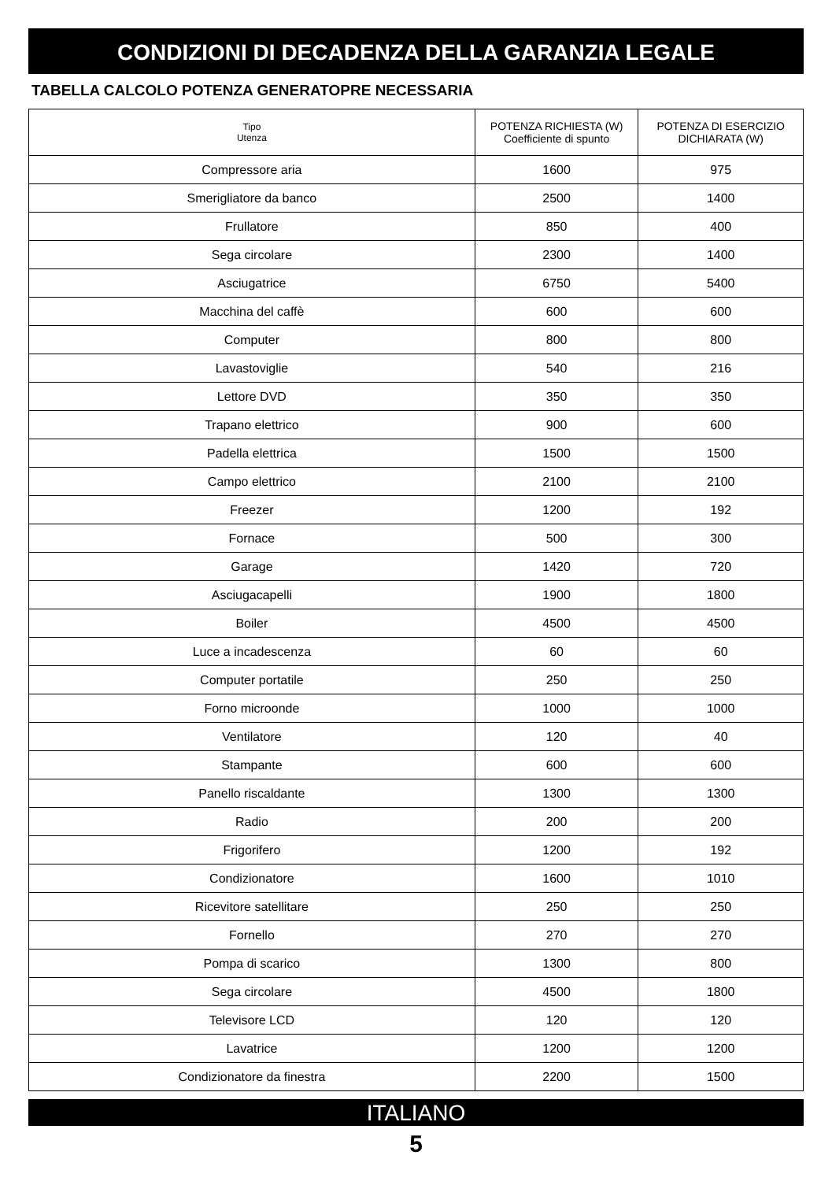CONDIZIONI DI DECADENZA DELLA GARANZIA LEGALE
TABELLA CALCOLO POTENZA GENERATOPRE NECESSARIA
| Tipo Utenza | POTENZA RICHIESTA (W) Coefficiente di spunto | POTENZA DI ESERCIZIO DICHIARATA (W) |
| --- | --- | --- |
| Compressore aria | 1600 | 975 |
| Smerigliatore da banco | 2500 | 1400 |
| Frullatore | 850 | 400 |
| Sega circolare | 2300 | 1400 |
| Asciugatrice | 6750 | 5400 |
| Macchina del caffè | 600 | 600 |
| Computer | 800 | 800 |
| Lavastoviglie | 540 | 216 |
| Lettore DVD | 350 | 350 |
| Trapano elettrico | 900 | 600 |
| Padella elettrica | 1500 | 1500 |
| Campo elettrico | 2100 | 2100 |
| Freezer | 1200 | 192 |
| Fornace | 500 | 300 |
| Garage | 1420 | 720 |
| Asciugacapelli | 1900 | 1800 |
| Boiler | 4500 | 4500 |
| Luce a incadescenza | 60 | 60 |
| Computer portatile | 250 | 250 |
| Forno microonde | 1000 | 1000 |
| Ventilatore | 120 | 40 |
| Stampante | 600 | 600 |
| Panello riscaldante | 1300 | 1300 |
| Radio | 200 | 200 |
| Frigorifero | 1200 | 192 |
| Condizionatore | 1600 | 1010 |
| Ricevitore satellitare | 250 | 250 |
| Fornello | 270 | 270 |
| Pompa di scarico | 1300 | 800 |
| Sega circolare | 4500 | 1800 |
| Televisore LCD | 120 | 120 |
| Lavatrice | 1200 | 1200 |
| Condizionatore da finestra | 2200 | 1500 |
ITALIANO
5